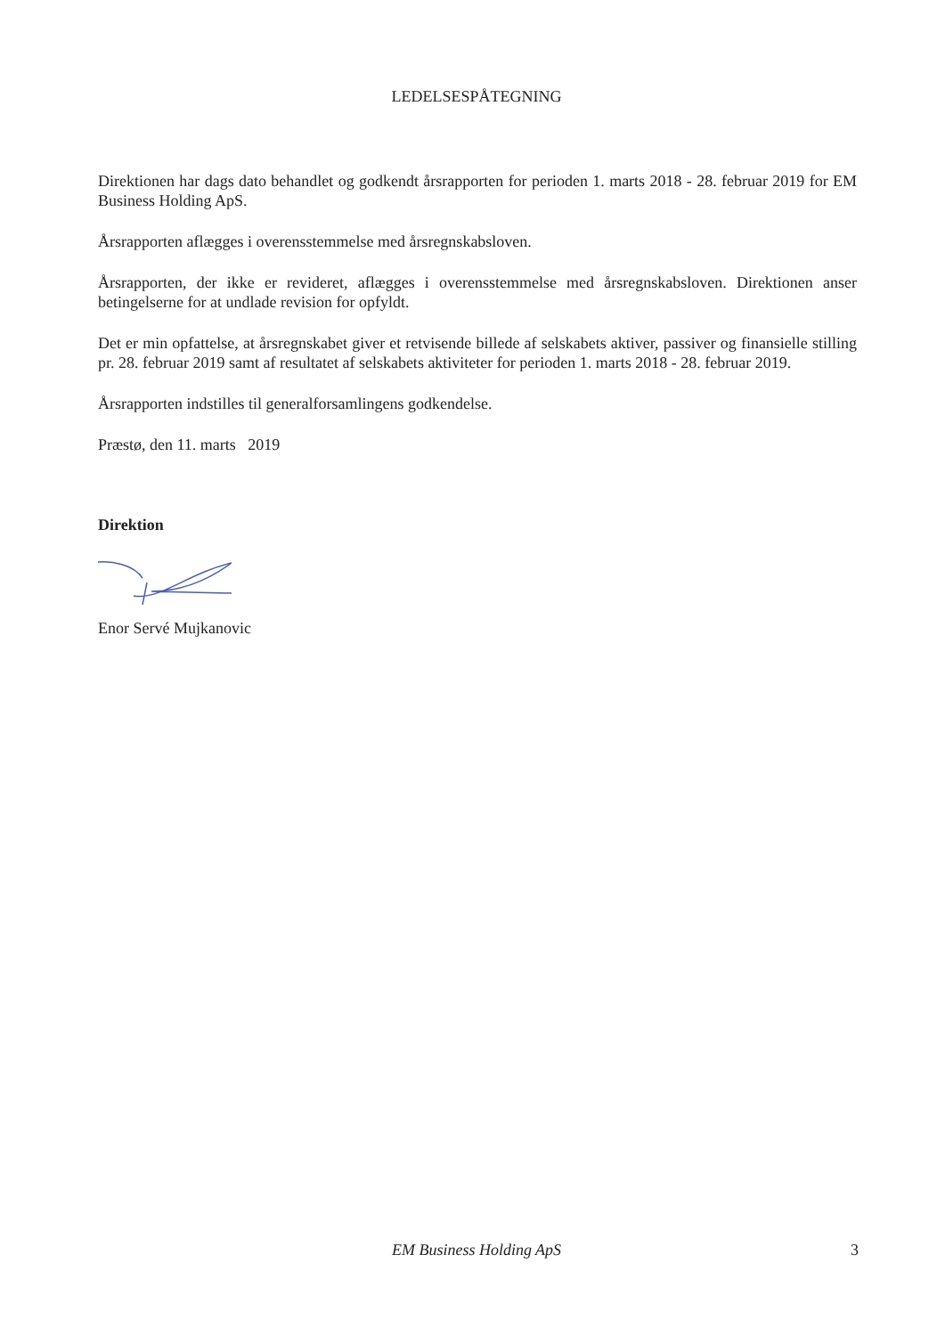LEDELSESPÅTEGNING
Direktionen har dags dato behandlet og godkendt årsrapporten for perioden 1. marts 2018 - 28. februar 2019 for EM Business Holding ApS.
Årsrapporten aflægges i overensstemmelse med årsregnskabsloven.
Årsrapporten, der ikke er revideret, aflægges i overensstemmelse med årsregnskabsloven. Direktionen anser betingelserne for at undlade revision for opfyldt.
Det er min opfattelse, at årsregnskabet giver et retvisende billede af selskabets aktiver, passiver og finansielle stilling pr. 28. februar 2019 samt af resultatet af selskabets aktiviteter for perioden 1. marts 2018 - 28. februar 2019.
Årsrapporten indstilles til generalforsamlingens godkendelse.
Præstø, den 11. marts 2019
Direktion
Enor Servé Mujkanovic
EM Business Holding ApS 3